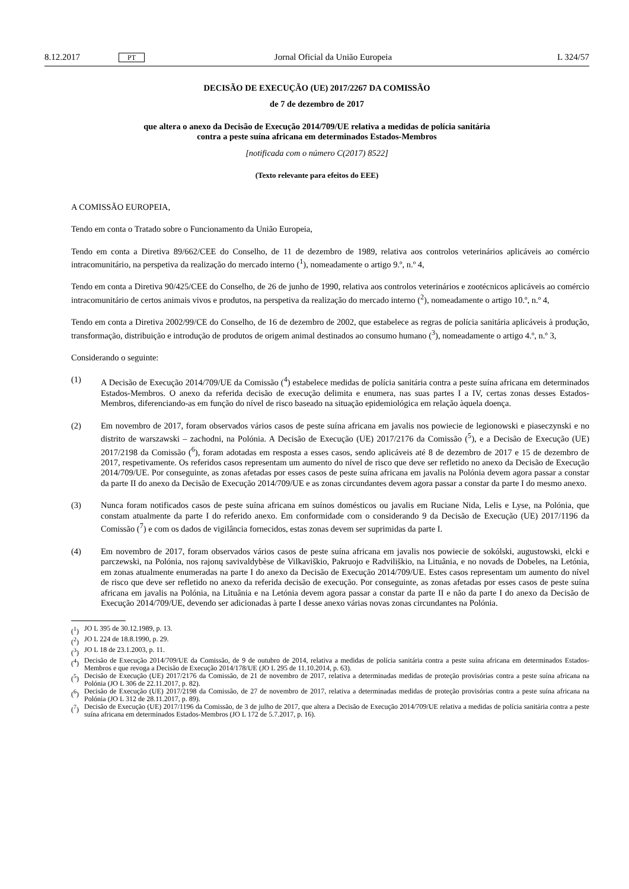8.12.2017 PT Jornal Oficial da União Europeia L 324/57
DECISÃO DE EXECUÇÃO (UE) 2017/2267 DA COMISSÃO
de 7 de dezembro de 2017
que altera o anexo da Decisão de Execução 2014/709/UE relativa a medidas de polícia sanitária
contra a peste suína africana em determinados Estados-Membros
[notificada com o número C(2017) 8522]
(Texto relevante para efeitos do EEE)
A COMISSÃO EUROPEIA,
Tendo em conta o Tratado sobre o Funcionamento da União Europeia,
Tendo em conta a Diretiva 89/662/CEE do Conselho, de 11 de dezembro de 1989, relativa aos controlos veterinários aplicáveis ao comércio intracomunitário, na perspetiva da realização do mercado interno (<sup>1</sup>), nomeadamente o artigo 9.º, n.º 4,
Tendo em conta a Diretiva 90/425/CEE do Conselho, de 26 de junho de 1990, relativa aos controlos veterinários e zootécnicos aplicáveis ao comércio intracomunitário de certos animais vivos e produtos, na perspetiva da realização do mercado interno (<sup>2</sup>), nomeadamente o artigo 10.º, n.º 4,
Tendo em conta a Diretiva 2002/99/CE do Conselho, de 16 de dezembro de 2002, que estabelece as regras de polícia sanitária aplicáveis à produção, transformação, distribuição e introdução de produtos de origem animal destinados ao consumo humano (<sup>3</sup>), nomeadamente o artigo 4.º, n.º 3,
Considerando o seguinte:
(1) A Decisão de Execução 2014/709/UE da Comissão (<sup>4</sup>) estabelece medidas de polícia sanitária contra a peste suína africana em determinados Estados-Membros. O anexo da referida decisão de execução delimita e enumera, nas suas partes I a IV, certas zonas desses Estados-Membros, diferenciando-as em função do nível de risco baseado na situação epidemiológica em relação àquela doença.
(2) Em novembro de 2017, foram observados vários casos de peste suína africana em javalis nos powiecie de legionowski e piaseczynski e no distrito de warszawski – zachodni, na Polónia. A Decisão de Execução (UE) 2017/2176 da Comissão (<sup>5</sup>), e a Decisão de Execução (UE) 2017/2198 da Comissão (<sup>6</sup>), foram adotadas em resposta a esses casos, sendo aplicáveis até 8 de dezembro de 2017 e 15 de dezembro de 2017, respetivamente. Os referidos casos representam um aumento do nível de risco que deve ser refletido no anexo da Decisão de Execução 2014/709/UE. Por conseguinte, as zonas afetadas por esses casos de peste suína africana em javalis na Polónia devem agora passar a constar da parte II do anexo da Decisão de Execução 2014/709/UE e as zonas circundantes devem agora passar a constar da parte I do mesmo anexo.
(3) Nunca foram notificados casos de peste suína africana em suínos domésticos ou javalis em Ruciane Nida, Lelis e Lyse, na Polónia, que constam atualmente da parte I do referido anexo. Em conformidade com o considerando 9 da Decisão de Execução (UE) 2017/1196 da Comissão (<sup>7</sup>) e com os dados de vigilância fornecidos, estas zonas devem ser suprimidas da parte I.
(4) Em novembro de 2017, foram observados vários casos de peste suína africana em javalis nos powiecie de sokólski, augustowski, elcki e parczewski, na Polónia, nos rajonų savivaldybèse de Vilkaviškio, Pakruojo e Radviliškio, na Lituânia, e no novads de Dobeles, na Letónia, em zonas atualmente enumeradas na parte I do anexo da Decisão de Execução 2014/709/UE. Estes casos representam um aumento do nível de risco que deve ser refletido no anexo da referida decisão de execução. Por conseguinte, as zonas afetadas por esses casos de peste suína africana em javalis na Polónia, na Lituânia e na Letónia devem agora passar a constar da parte II e não da parte I do anexo da Decisão de Execução 2014/709/UE, devendo ser adicionadas à parte I desse anexo várias novas zonas circundantes na Polónia.
(<sup>1</sup>) JO L 395 de 30.12.1989, p. 13.
(<sup>2</sup>) JO L 224 de 18.8.1990, p. 29.
(<sup>3</sup>) JO L 18 de 23.1.2003, p. 11.
(<sup>4</sup>) Decisão de Execução 2014/709/UE da Comissão, de 9 de outubro de 2014, relativa a medidas de polícia sanitária contra a peste suína africana em determinados Estados-Membros e que revoga a Decisão de Execução 2014/178/UE (JO L 295 de 11.10.2014, p. 63).
(<sup>5</sup>) Decisão de Execução (UE) 2017/2176 da Comissão, de 21 de novembro de 2017, relativa a determinadas medidas de proteção provisórias contra a peste suína africana na Polónia (JO L 306 de 22.11.2017, p. 82).
(<sup>6</sup>) Decisão de Execução (UE) 2017/2198 da Comissão, de 27 de novembro de 2017, relativa a determinadas medidas de proteção provisórias contra a peste suína africana na Polónia (JO L 312 de 28.11.2017, p. 89).
(<sup>7</sup>) Decisão de Execução (UE) 2017/1196 da Comissão, de 3 de julho de 2017, que altera a Decisão de Execução 2014/709/UE relativa a medidas de polícia sanitária contra a peste suína africana em determinados Estados-Membros (JO L 172 de 5.7.2017, p. 16).